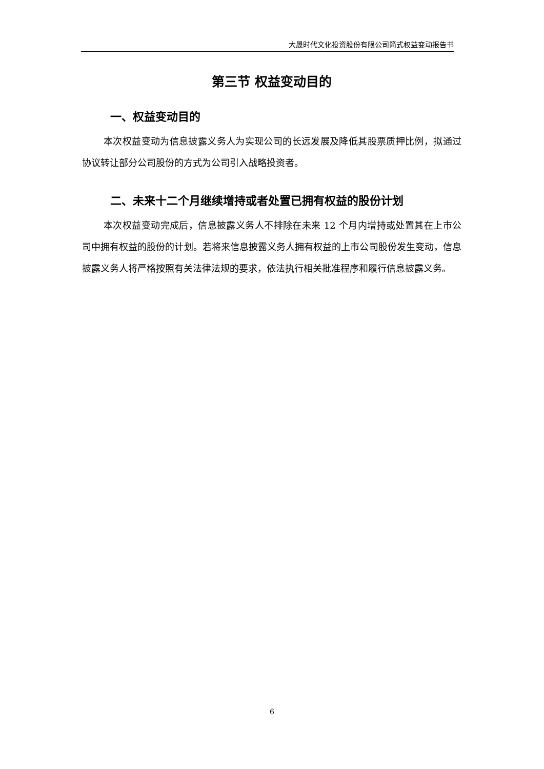大晟时代文化投资股份有限公司简式权益变动报告书
第三节 权益变动目的
一、权益变动目的
本次权益变动为信息披露义务人为实现公司的长远发展及降低其股票质押比例，拟通过协议转让部分公司股份的方式为公司引入战略投资者。
二、未来十二个月继续增持或者处置已拥有权益的股份计划
本次权益变动完成后，信息披露义务人不排除在未来 12 个月内增持或处置其在上市公司中拥有权益的股份的计划。若将来信息披露义务人拥有权益的上市公司股份发生变动，信息披露义务人将严格按照有关法律法规的要求，依法执行相关批准程序和履行信息披露义务。
6